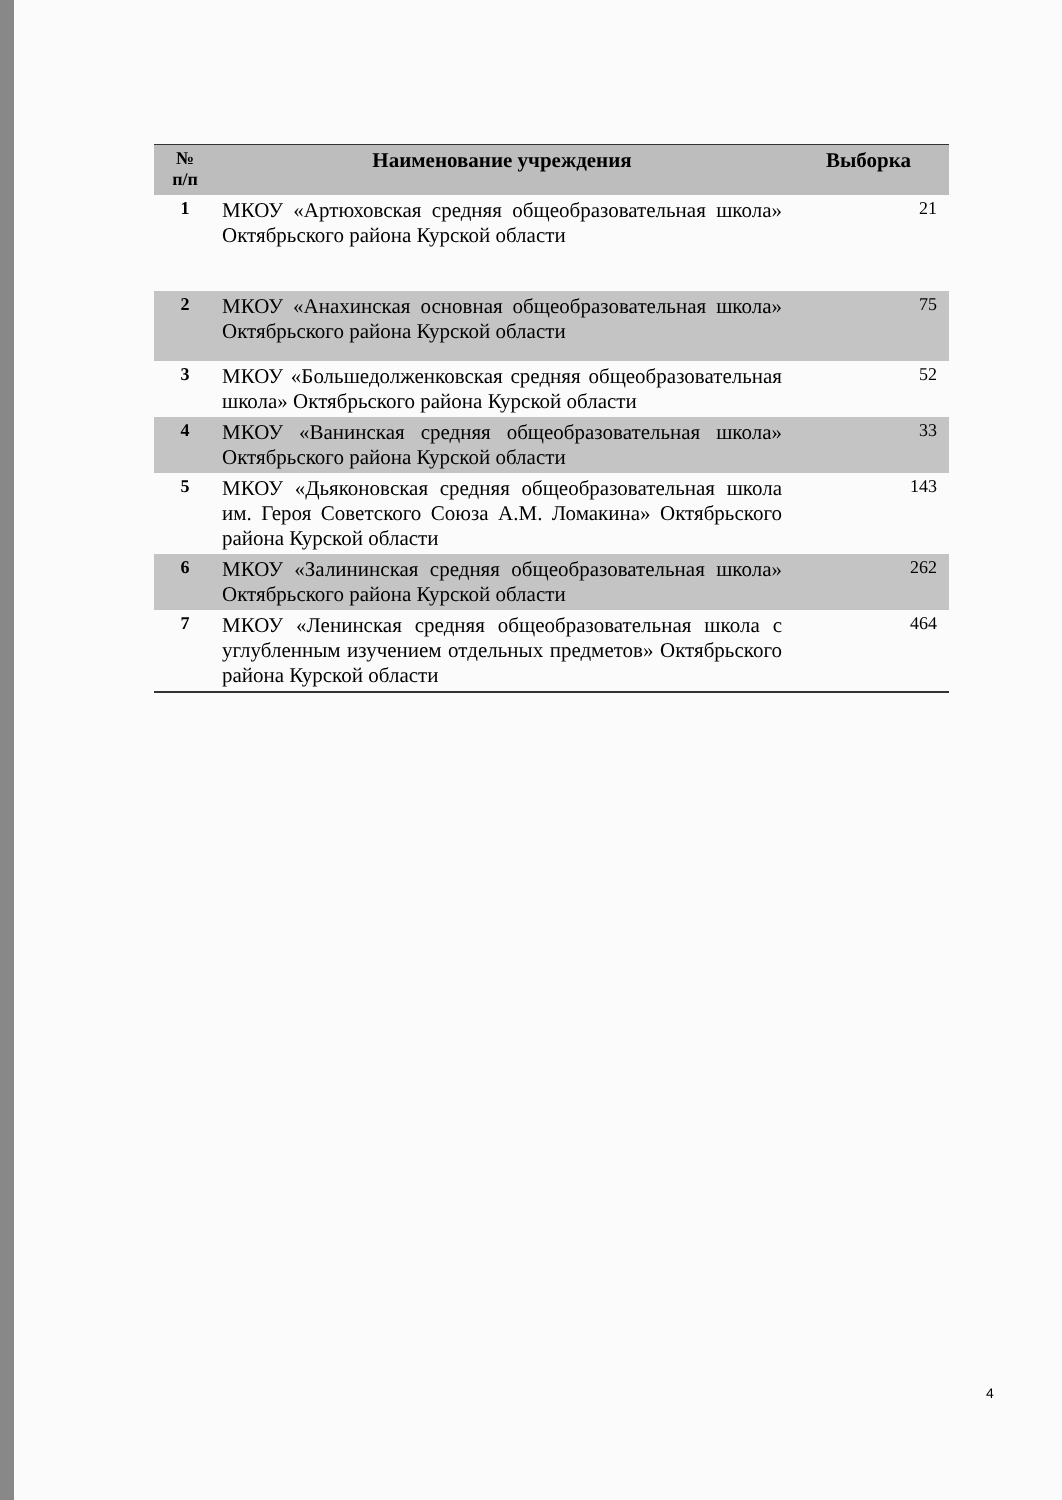| № п/п | Наименование учреждения | Выборка |
| --- | --- | --- |
| 1 | МКОУ «Артюховская средняя общеобразовательная школа» Октябрьского района Курской области | 21 |
| 2 | МКОУ «Анахинская основная общеобразовательная школа» Октябрьского района Курской области | 75 |
| 3 | МКОУ «Большедолженковская средняя общеобразовательная школа» Октябрьского района Курской области | 52 |
| 4 | МКОУ «Ванинская средняя общеобразовательная школа» Октябрьского района Курской области | 33 |
| 5 | МКОУ «Дьяконовская средняя общеобразовательная школа им. Героя Советского Союза А.М. Ломакина» Октябрьского района Курской области | 143 |
| 6 | МКОУ «Залининская средняя общеобразовательная школа» Октябрьского района Курской области | 262 |
| 7 | МКОУ «Ленинская средняя общеобразовательная школа с углубленным изучением отдельных предметов» Октябрьского района Курской области | 464 |
4